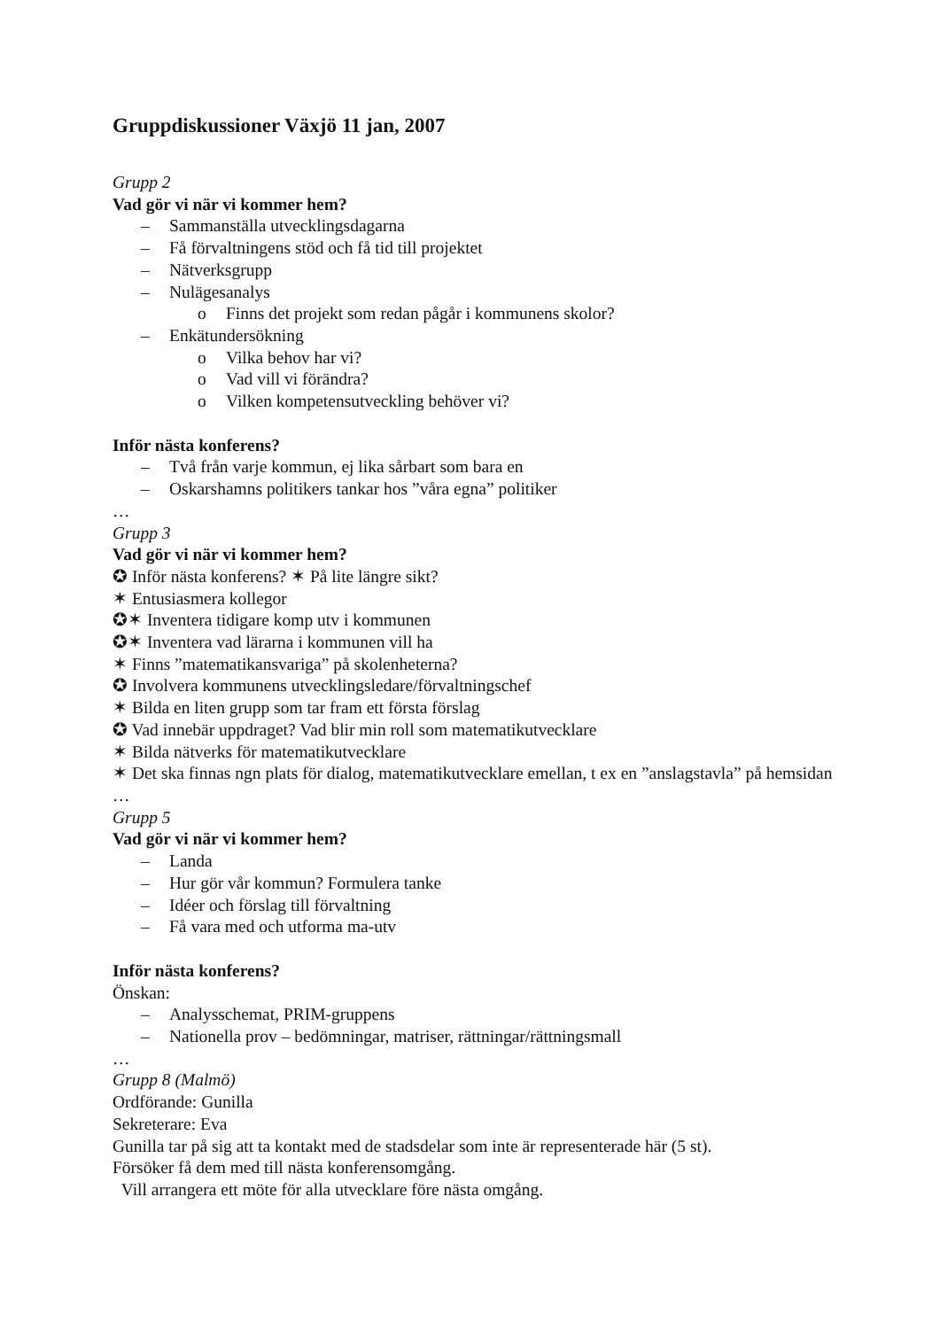Gruppdiskussioner Växjö 11 jan, 2007
Grupp 2
Vad gör vi när vi kommer hem?
– Sammanställa utvecklingsdagarna
– Få förvaltningens stöd och få tid till projektet
– Nätverksgrupp
– Nulägesanalys
o Finns det projekt som redan pågår i kommunens skolor?
– Enkätundersökning
o Vilka behov har vi?
o Vad vill vi förändra?
o Vilken kompetensutveckling behöver vi?
Inför nästa konferens?
– Två från varje kommun, ej lika sårbart som bara en
– Oskarshamns politikers tankar hos ”våra egna” politiker
…
Grupp 3
Vad gör vi när vi kommer hem?
✪ Inför nästa konferens? ✶ På lite längre sikt?
✶ Entusiasmera kollegor
✪✶ Inventera tidigare komp utv i kommunen
✪✶ Inventera vad lärarna i kommunen vill ha
✶ Finns ”matematikansvariga” på skolenheterna?
✪ Involvera kommunens utvecklingsledare/förvaltningschef
✶ Bilda en liten grupp som tar fram ett första förslag
✪ Vad innebär uppdraget? Vad blir min roll som matematikutvecklare
✶ Bilda nätverks för matematikutvecklare
✶ Det ska finnas ngn plats för dialog, matematikutvecklare emellan, t ex en ”anslagstavla” på hemsidan
…
Grupp 5
Vad gör vi när vi kommer hem?
– Landa
– Hur gör vår kommun? Formulera tanke
– Idéer och förslag till förvaltning
– Få vara med och utforma ma-utv
Inför nästa konferens?
Önskan:
– Analysschemat, PRIM-gruppens
– Nationella prov – bedömningar, matriser, rättningar/rättningsmall
…
Grupp 8 (Malmö)
Ordförande: Gunilla
Sekreterare: Eva
Gunilla tar på sig att ta kontakt med de stadsdelar som inte är representerade här (5 st).
Försöker få dem med till nästa konferensomgång.
Vill arrangera ett möte för alla utvecklare före nästa omgång.